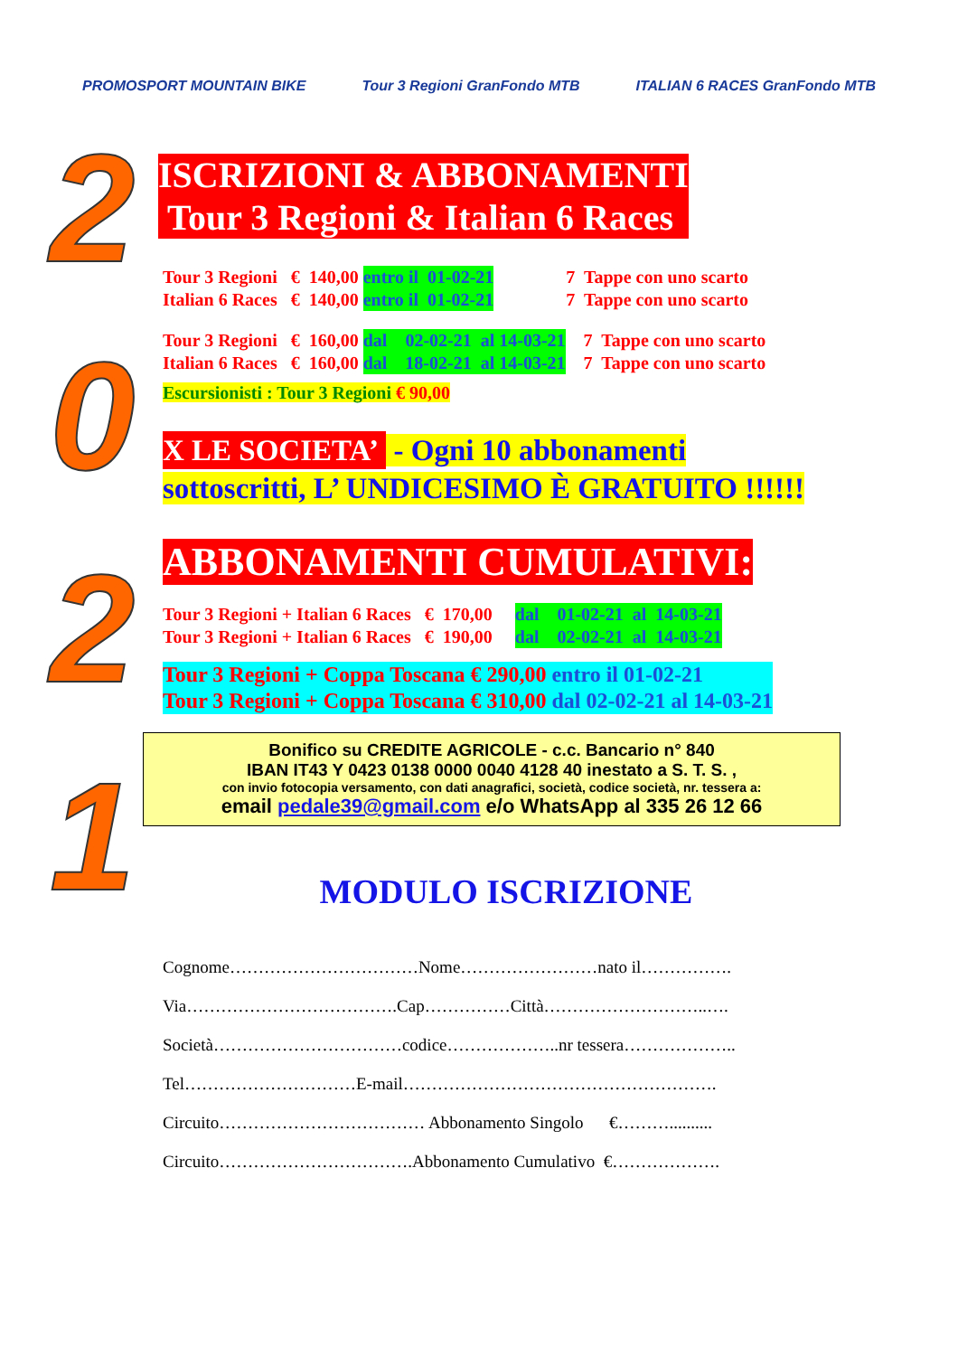PROMOSPORT MOUNTAIN BIKE Tour 3 Regioni GranFondo MTB ITALIAN 6 RACES GranFondo MTB
2
0
2
1
ISCRIZIONI & ABBONAMENTI
Tour 3 Regioni & Italian 6 Races
Tour 3 Regioni € 140,00 entro il 01-02-21 7 Tappe con uno scarto
Italian 6 Races € 140,00 entro il 01-02-21 7 Tappe con uno scarto
Tour 3 Regioni € 160,00 dal 02-02-21 al 14-03-21 7 Tappe con uno scarto
Italian 6 Races € 160,00 dal 18-02-21 al 14-03-21 7 Tappe con uno scarto
Escursionisti : Tour 3 Regioni € 90,00
X LE SOCIETA’ - Ogni 10 abbonamenti
sottoscritti, L’ UNDICESIMO È GRATUITO !!!!!!
ABBONAMENTI CUMULATIVI:
Tour 3 Regioni + Italian 6 Races € 170,00 dal 01-02-21 al 14-03-21
Tour 3 Regioni + Italian 6 Races € 190,00 dal 02-02-21 al 14-03-21
Tour 3 Regioni + Coppa Toscana € 290,00 entro il 01-02-21
Tour 3 Regioni + Coppa Toscana € 310,00 dal 02-02-21 al 14-03-21
Bonifico su CREDITE AGRICOLE - c.c. Bancario n° 840
IBAN IT43 Y 0423 0138 0000 0040 4128 40 inestato a S. T. S. ,
con invio fotocopia versamento, con dati anagrafici, società, codice società, nr. tessera a:
email pedale39@gmail.com e/o WhatsApp al 335 26 12 66
MODULO ISCRIZIONE
Cognome……………………………Nome……………………nato il……………. Via……………………………….Cap……………Città………………………..…. Società……………………………codice………………..nr tessera……………….. Tel…………………………E-mail………………………………………………. Circuito……………………………… Abbonamento Singolo €……….......... Circuito…………………………….Abbonamento Cumulativo €……………….